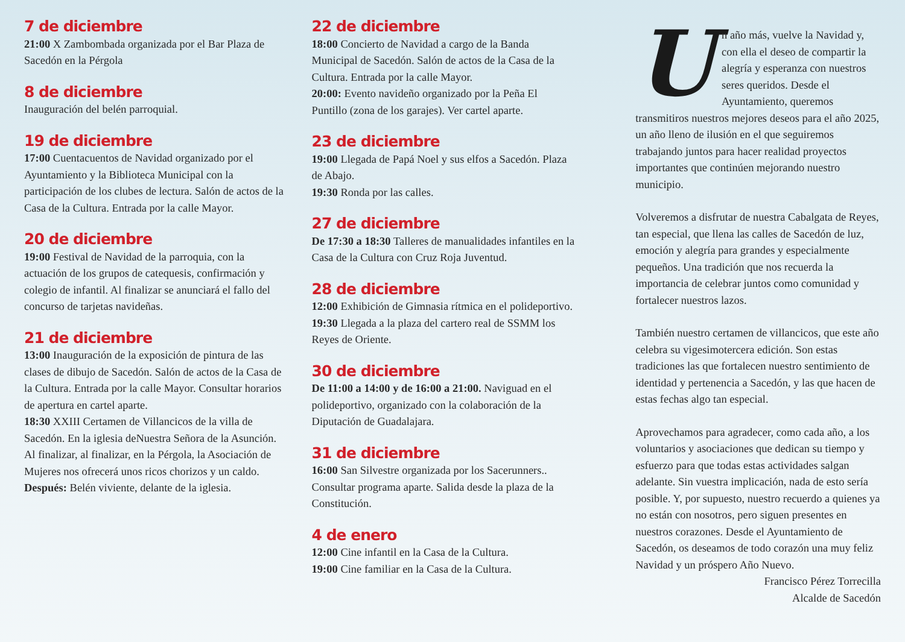7 de diciembre
21:00 X Zambombada organizada por el Bar Plaza de Sacedón en la Pérgola
8 de diciembre
Inauguración del belén parroquial.
19 de diciembre
17:00 Cuentacuentos de Navidad organizado por el Ayuntamiento y la Biblioteca Municipal con la participación de los clubes de lectura. Salón de actos de la Casa de la Cultura. Entrada por la calle Mayor.
20 de diciembre
19:00 Festival de Navidad de la parroquia, con la actuación de los grupos de catequesis, confirmación y colegio de infantil. Al finalizar se anunciará el fallo del concurso de tarjetas navideñas.
21 de diciembre
13:00 Inauguración de la exposición de pintura de las clases de dibujo de Sacedón. Salón de actos de la Casa de la Cultura. Entrada por la calle Mayor. Consultar horarios de apertura en cartel aparte.
18:30 XXIII Certamen de Villancicos de la villa de Sacedón. En la iglesia deNuestra Señora de la Asunción. Al finalizar, al finalizar, en la Pérgola, la Asociación de Mujeres nos ofrecerá unos ricos chorizos y un caldo.
Después: Belén viviente, delante de la iglesia.
22 de diciembre
18:00 Concierto de Navidad a cargo de la Banda Municipal de Sacedón. Salón de actos de la Casa de la Cultura. Entrada por la calle Mayor.
20:00: Evento navideño organizado por la Peña El Puntillo (zona de los garajes). Ver cartel aparte.
23 de diciembre
19:00 Llegada de Papá Noel y sus elfos a Sacedón. Plaza de Abajo.
19:30 Ronda por las calles.
27 de diciembre
De 17:30 a 18:30 Talleres de manualidades infantiles en la Casa de la Cultura con Cruz Roja Juventud.
28 de diciembre
12:00 Exhibición de Gimnasia rítmica en el polideportivo.
19:30 Llegada a la plaza del cartero real de SSMM los Reyes de Oriente.
30 de diciembre
De 11:00 a 14:00 y de 16:00 a 21:00. Naviguad en el polideportivo, organizado con la colaboración de la Diputación de Guadalajara.
31 de diciembre
16:00 San Silvestre organizada por los Sacerunners.. Consultar programa aparte. Salida desde la plaza de la Constitución.
4 de enero
12:00 Cine infantil en la Casa de la Cultura.
19:00 Cine familiar en la Casa de la Cultura.
Un año más, vuelve la Navidad y, con ella el deseo de compartir la alegría y esperanza con nuestros seres queridos. Desde el Ayuntamiento, queremos transmitiros nuestros mejores deseos para el año 2025, un año lleno de ilusión en el que seguiremos trabajando juntos para hacer realidad proyectos importantes que continúen mejorando nuestro municipio.
Volveremos a disfrutar de nuestra Cabalgata de Reyes, tan especial, que llena las calles de Sacedón de luz, emoción y alegría para grandes y especialmente pequeños. Una tradición que nos recuerda la importancia de celebrar juntos como comunidad y fortalecer nuestros lazos.
También nuestro certamen de villancicos, que este año celebra su vigesimotercera edición. Son estas tradiciones las que fortalecen nuestro sentimiento de identidad y pertenencia a Sacedón, y las que hacen de estas fechas algo tan especial.
Aprovechamos para agradecer, como cada año, a los voluntarios y asociaciones que dedican su tiempo y esfuerzo para que todas estas actividades salgan adelante. Sin vuestra implicación, nada de esto sería posible. Y, por supuesto, nuestro recuerdo a quienes ya no están con nosotros, pero siguen presentes en nuestros corazones. Desde el Ayuntamiento de Sacedón, os deseamos de todo corazón una muy feliz Navidad y un próspero Año Nuevo.
Francisco Pérez Torrecilla
Alcalde de Sacedón